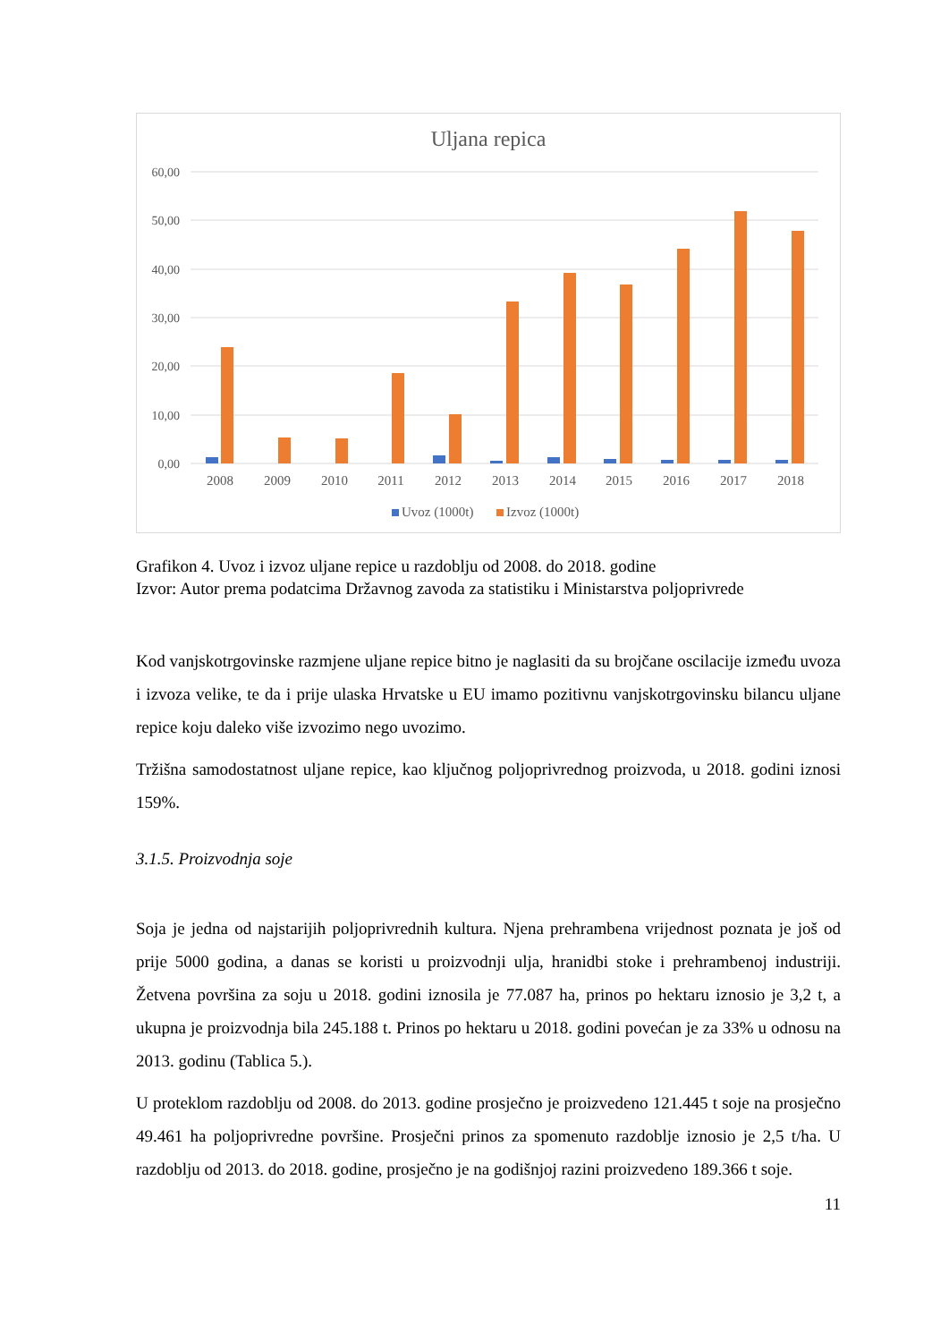Uljana repica
60,00
50,00
40,00
30,00
20,00
10,00
0,00
2008
2009
2010
2011
2012
2013
2014
2015
2016
2017
2018
Uvoz (1000t)
Izvoz (1000t)
Grafikon 4. Uvoz i izvoz uljane repice u razdoblju od 2008. do 2018. godine
Izvor: Autor prema podatcima Državnog zavoda za statistiku i Ministarstva poljoprivrede
Kod vanjskotrgovinske razmjene uljane repice bitno je naglasiti da su brojčane oscilacije između uvoza i izvoza velike, te da i prije ulaska Hrvatske u EU imamo pozitivnu vanjskotrgovinsku bilancu uljane repice koju daleko više izvozimo nego uvozimo.
Tržišna samodostatnost uljane repice, kao ključnog poljoprivrednog proizvoda, u 2018. godini iznosi 159%.
3.1.5. Proizvodnja soje
Soja je jedna od najstarijih poljoprivrednih kultura. Njena prehrambena vrijednost poznata je još od prije 5000 godina, a danas se koristi u proizvodnji ulja, hranidbi stoke i prehrambenoj industriji. Žetvena površina za soju u 2018. godini iznosila je 77.087 ha, prinos po hektaru iznosio je 3,2 t, a ukupna je proizvodnja bila 245.188 t. Prinos po hektaru u 2018. godini povećan je za 33% u odnosu na 2013. godinu (Tablica 5.).
U proteklom razdoblju od 2008. do 2013. godine prosječno je proizvedeno 121.445 t soje na prosječno 49.461 ha poljoprivredne površine. Prosječni prinos za spomenuto razdoblje iznosio je 2,5 t/ha. U razdoblju od 2013. do 2018. godine, prosječno je na godišnjoj razini proizvedeno 189.366 t soje.
11